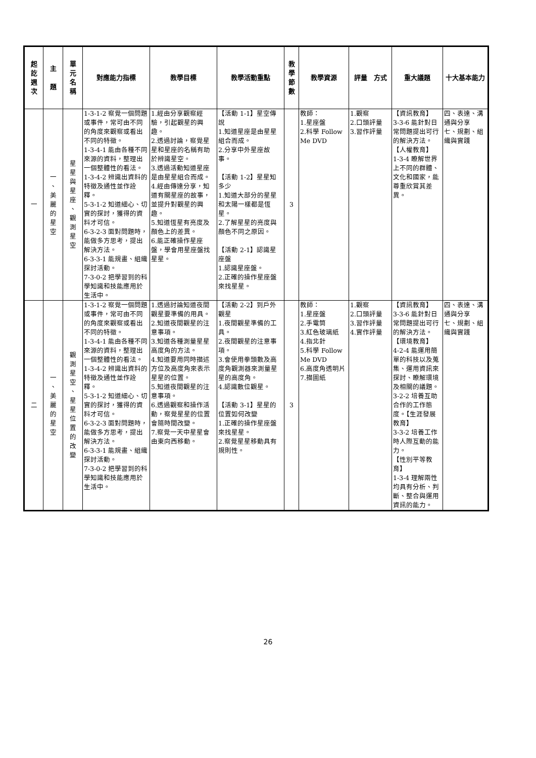| 起 訖 週 次 | 主 題 | 單 元 名 稱 | 對應能力指標 | 教學目標 | 教學活動重點 | 教 學 節 數 | 教學資源 | 評量 方式 | 重大議題 | 十大基本能力 |
| --- | --- | --- | --- | --- | --- | --- | --- | --- | --- | --- |
| 一 | 一 、 美 麗 的 星 空 | 星 星 與 星 座 、 觀 測 星 空 | 1-3-1-2 察覺一個問題或事件，常可由不同的角度來觀察或看出不同的特徵。 1-3-4-1 能由各種不同來源的資料，整理出一個整體性的看法。 1-3-4-2 辨識出資料的特徵及通性並作詮釋。 5-3-1-2 知道細心、切實的探討，獲得的資料才可信。 6-3-2-3 面對問題時，能做多方思考，提出解決方法。 6-3-3-1 能規畫、組織探討活動。 7-3-0-2 把學習到的科學知識和技能應用於生活中。 | 1.經由分享觀察經驗，引起觀星的興趣。 2.透過討論，察覺星星和星座的名稱有助於辨識星空。 3.透過活動知道星座是由星星組合而成。 4.經由傳達分享，知道有關星座的故事，並提升對觀星的興趣。 5.知道恆星有亮度及顏色上的差異。 6.能正確操作星座盤，學會用星座盤找星星。 | 【活動 1-1】星空傳說 1.知道星座是由星星組合而成。 2.分享中外星座故事。 【活動 1-2】星星知多少 1.知道大部分的星星和太陽一樣都是恆星。 2.了解星星的亮度與顏色不同之原因。 【活動 2-1】認識星座盤 1.認識星座盤。 2.正確的操作星座盤來找星星。 | 3 | 教師： 1.星座盤 2.科學 Follow Me DVD | 1.觀察 2.口頭評量 3.習作評量 | 【資訊教育】 3-3-6 能針對日常問題提出可行的解決方法。 【人權教育】 1-3-4 瞭解世界上不同的群體、文化和國家，能尊重欣賞其差異。 | 四、表達、溝通與分享 七、規劃、組織與實踐 |
| 二 | 一 、 美 麗 的 星 空 | 觀 測 星 空 、 星 星 位 置 的 改 變 | 1-3-1-2 察覺一個問題或事件，常可由不同的角度來觀察或看出不同的特徵。 1-3-4-1 能由各種不同來源的資料，整理出一個整體性的看法。 1-3-4-2 辨識出資料的特徵及通性並作詮釋。 5-3-1-2 知道細心、切實的探討，獲得的資料才可信。 6-3-2-3 面對問題時，能做多方思考，提出解決方法。 6-3-3-1 能規畫、組織探討活動。 7-3-0-2 把學習到的科學知識和技能應用於生活中。 | 1.透過討論知道夜間觀星要準備的用具。 2.知道夜間觀星的注意事項。 3.知道各種測量星星高度角的方法。 4.知道要用同時描述方位及高度角來表示星星的位置。 5.知道夜間觀星的注意事項。 6.透過觀察和操作活動，察覺星星的位置會隨時間改變。 7.察覺一天中星星會由東向西移動。 | 【活動 2-2】到戶外觀星 1.夜間觀星準備的工具。 2.夜間觀星的注意事項。 3.會使用拳頭數及高度角觀測器來測量星星的高度角。 4.認識數位觀星。 【活動 3-1】星星的位置如何改變 1.正確的操作星座盤來找星星。 2.察覺星星移動具有規則性。 | 3 | 教師： 1.星座盤 2.手電筒 3.紅色玻璃紙 4.指北針 5.科學 Follow Me DVD 6.高度角透明片 7.描圖紙 | 1.觀察 2.口頭評量 3.習作評量 4.實作評量 | 【資訊教育】 3-3-6 能針對日常問題提出可行的解決方法。 【環境教育】 4-2-4 能運用簡單的科技以及蒐集、運用資訊來探討、瞭解環境及相關的議題。 3-2-2 培養互助合作的工作態度。【生涯發展教育】 3-3-2 培養工作時人際互動的能力。 【性別平等教育】 1-3-4 理解兩性均具有分析、判斷、整合與運用資訊的能力。 | 四、表達、溝通與分享 七、規劃、組織與實踐 |
26